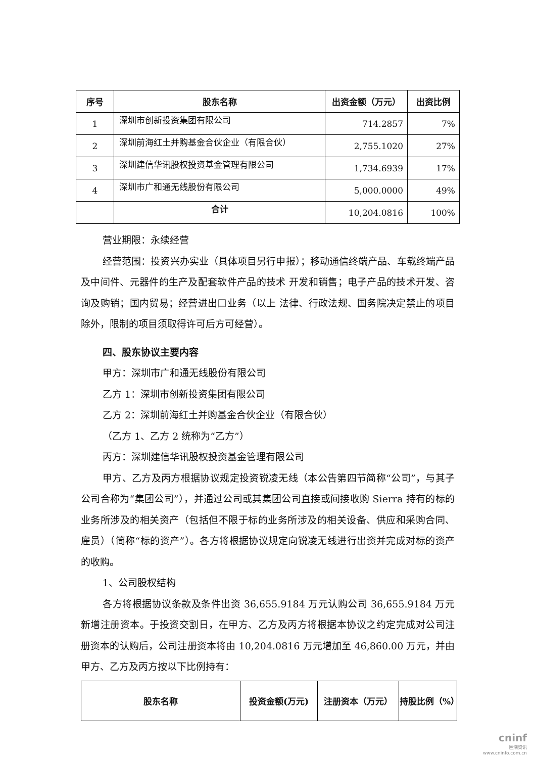| 序号 | 股东名称 | 出资金额（万元） | 出资比例 |
| --- | --- | --- | --- |
| 1 | 深圳市创新投资集团有限公司 | 714.2857 | 7% |
| 2 | 深圳前海红土并购基金合伙企业（有限合伙） | 2,755.1020 | 27% |
| 3 | 深圳建信华讯股权投资基金管理有限公司 | 1,734.6939 | 17% |
| 4 | 深圳市广和通无线股份有限公司 | 5,000.0000 | 49% |
| | 合计 | 10,204.0816 | 100% |
营业期限：永续经营
经营范围：投资兴办实业（具体项目另行申报）；移动通信终端产品、车载终端产品及中间件、元器件的生产及配套软件产品的技术 开发和销售；电子产品的技术开发、咨询及购销；国内贸易；经营进出口业务（以上 法律、行政法规、国务院决定禁止的项目除外，限制的项目须取得许可后方可经营）。
四、股东协议主要内容
甲方：深圳市广和通无线股份有限公司
乙方 1：深圳市创新投资集团有限公司
乙方 2：深圳前海红土并购基金合伙企业（有限合伙）
（乙方 1、乙方 2 统称为“乙方”）
丙方：深圳建信华讯股权投资基金管理有限公司
甲方、乙方及丙方根据协议规定投资锐凌无线（本公告第四节简称“公司”，与其子公司合称为“集团公司”），并通过公司或其集团公司直接或间接收购 Sierra 持有的标的业务所涉及的相关资产（包括但不限于标的业务所涉及的相关设备、供应和采购合同、雇员）（简称“标的资产”）。各方将根据协议规定向锐凌无线进行出资并完成对标的资产的收购。
1、公司股权结构
各方将根据协议条款及条件出资 36,655.9184 万元认购公司 36,655.9184 万元新增注册资本。于投资交割日，在甲方、乙方及丙方将根据本协议之约定完成对公司注册资本的认购后，公司注册资本将由 10,204.0816 万元增加至 46,860.00 万元，并由甲方、乙方及丙方按以下比例持有：
| 股东名称 | 投资金额(万元) | 注册资本（万元） | 持股比例（%） |
| --- | --- | --- | --- |
cninf
巨潮资讯
www.cninfo.com.cn